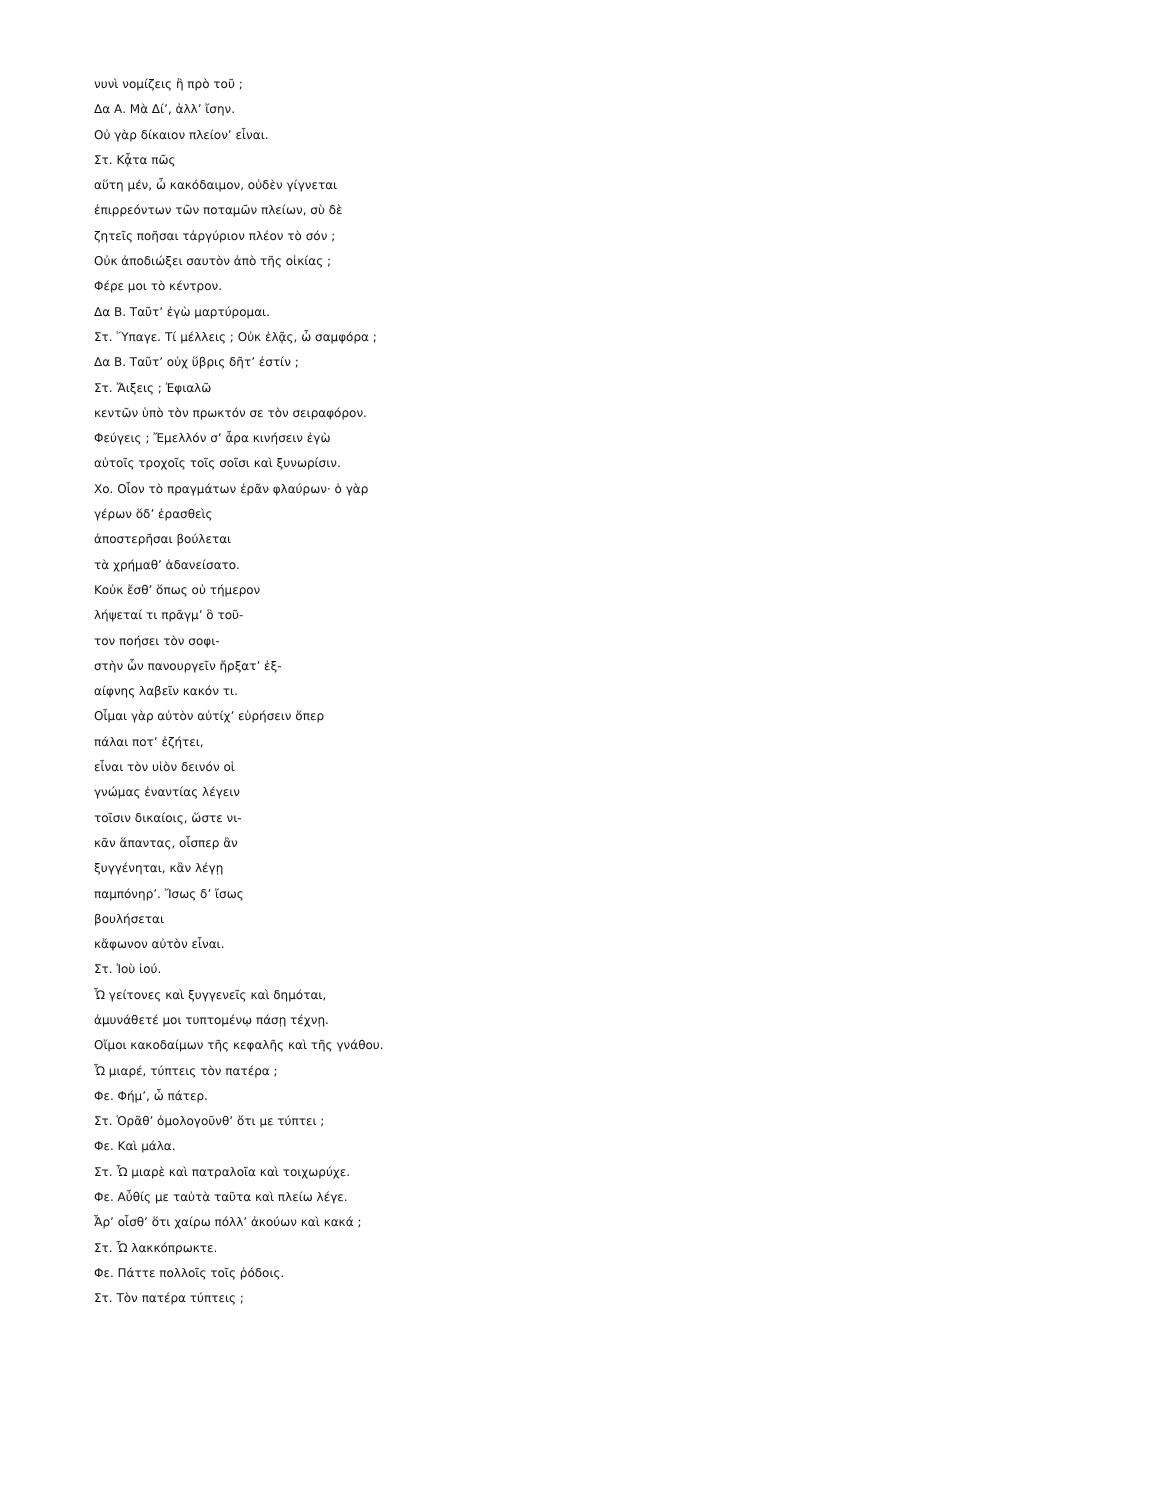νυνὶ νομίζεις ἢ πρὸ τοῦ ;
Δα Α. Μὰ Δί’, ἀλλ’ ἴσην.
Οὐ γὰρ δίκαιον πλείον’ εἶναι.
Στ. Κᾆτα πῶς
αὕτη μέν, ὦ κακόδαιμον, οὐδὲν γίγνεται
ἐπιρρεόντων τῶν ποταμῶν πλείων, σὺ δὲ
ζητεῖς ποῆσαι τἀργύριον πλέον τὸ σόν ;
Οὐκ ἀποδιώξει σαυτὸν ἀπὸ τῆς οἰκίας ;
Φέρε μοι τὸ κέντρον.
Δα Β. Ταῦτ’ ἐγὼ μαρτύρομαι.
Στ. Ὕπαγε. Τί μέλλεις ; Οὐκ ἐλᾷς, ὦ σαμφόρα ;
Δα Β. Ταῦτ’ οὐχ ὕβρις δῆτ’ ἐστίν ;
Στ. Ἄιξεις ; Ἐφιαλῶ
κεντῶν ὑπὸ τὸν πρωκτόν σε τὸν σειραφόρον.
Φεύγεις ; Ἔμελλόν σ’ ἆρα κινήσειν ἐγὼ
αὐτοῖς τροχοῖς τοῖς σοῖσι καὶ ξυνωρίσιν.
Χο. Οἷον τὸ πραγμάτων ἐρᾶν φλαύρων· ὁ γὰρ
γέρων ὅδ’ ἐρασθεὶς
ἀποστερῆσαι βούλεται
τὰ χρήμαθ’ ἁδανείσατο.
Κοὐκ ἔσθ’ ὅπως οὐ τήμερον
λήψεταί τι πρᾶγμ’ ὃ τοῦ-
τον ποήσει τὸν σοφι-
στὴν ὧν πανουργεῖν ἤρξατ’ ἐξ-
αίφνης λαβεῖν κακόν τι.
Οἶμαι γὰρ αὐτὸν αὐτίχ’ εὑρήσειν ὅπερ
πάλαι ποτ’ ἐζήτει,
εἶναι τὸν υἱὸν δεινόν οἱ
γνώμας ἐναντίας λέγειν
τοῖσιν δικαίοις, ὥστε νι-
κᾶν ἅπαντας, οἷσπερ ἂν
ξυγγένηται, κἂν λέγῃ
παμπόνηρ’. Ἴσως δ’ ἴσως
βουλήσεται
κἄφωνον αὐτὸν εἶναι.
Στ. Ἰοὺ ἰού.
Ὦ γείτονες καὶ ξυγγενεῖς καὶ δημόται,
ἀμυνάθετέ μοι τυπτομένῳ πάσῃ τέχνῃ.
Οἴμοι κακοδαίμων τῆς κεφαλῆς καὶ τῆς γνάθου.
Ὦ μιαρέ, τύπτεις τὸν πατέρα ;
Φε. Φήμ’, ὦ πάτερ.
Στ. Ὁρᾶθ’ ὁμολογοῦνθ’ ὅτι με τύπτει ;
Φε. Καὶ μάλα.
Στ. Ὦ μιαρὲ καὶ πατραλοῖα καὶ τοιχωρύχε.
Φε. Αὖθίς με ταὐτὰ ταῦτα καὶ πλείω λέγε.
Ἆρ’ οἶσθ’ ὅτι χαίρω πόλλ’ ἀκούων καὶ κακά ;
Στ. Ὦ λακκόπρωκτε.
Φε. Πάττε πολλοῖς τοῖς ῥόδοις.
Στ. Τὸν πατέρα τύπτεις ;